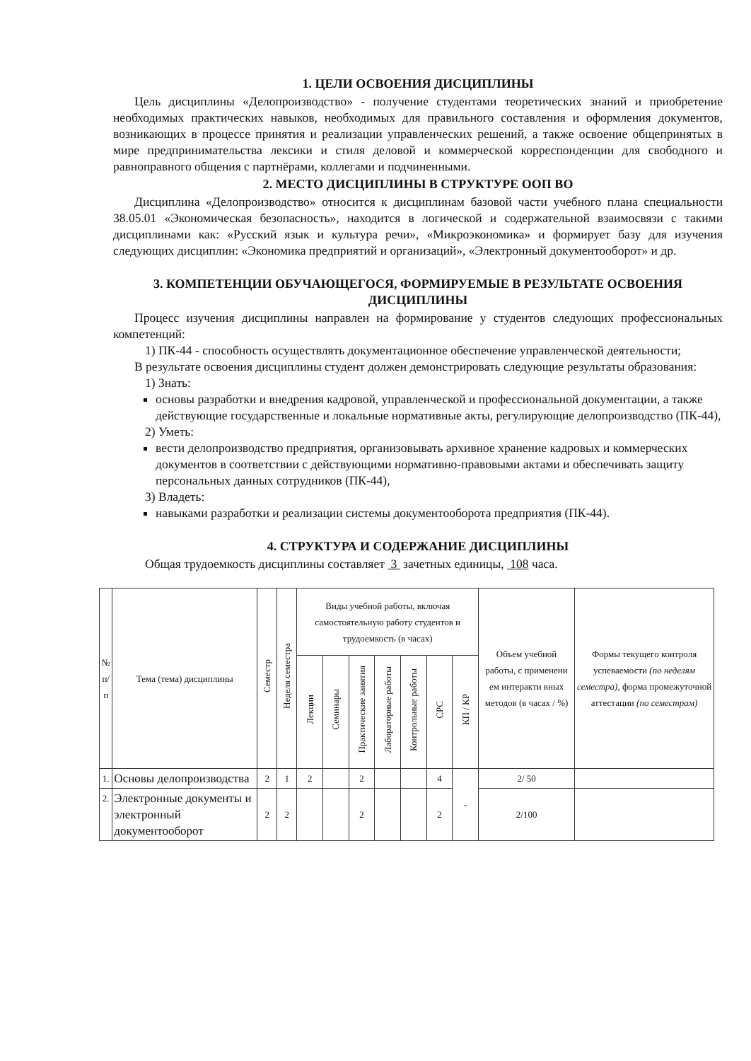1. ЦЕЛИ ОСВОЕНИЯ ДИСЦИПЛИНЫ
Цель дисциплины «Делопроизводство» - получение студентами теоретических знаний и приобретение необходимых практических навыков, необходимых для правильного составления и оформления документов, возникающих в процессе принятия и реализации управленческих решений, а также освоение общепринятых в мире предпринимательства лексики и стиля деловой и коммерческой корреспонденции для свободного и равноправного общения с партнёрами, коллегами и подчиненными.
2. МЕСТО ДИСЦИПЛИНЫ В СТРУКТУРЕ ООП ВО
Дисциплина «Делопроизводство» относится к дисциплинам базовой части учебного плана специальности 38.05.01 «Экономическая безопасность», находится в логической и содержательной взаимосвязи с такими дисциплинами как: «Русский язык и культура речи», «Микроэкономика» и формирует базу для изучения следующих дисциплин: «Экономика предприятий и организаций», «Электронный документооборот» и др.
3. КОМПЕТЕНЦИИ ОБУЧАЮЩЕГОСЯ, ФОРМИРУЕМЫЕ В РЕЗУЛЬТАТЕ ОСВОЕНИЯ ДИСЦИПЛИНЫ
Процесс изучения дисциплины направлен на формирование у студентов следующих профессиональных компетенций:
1) ПК-44 - способность осуществлять документационное обеспечение управленческой деятельности;
В результате освоения дисциплины студент должен демонстрировать следующие результаты образования:
1) Знать:
основы разработки и внедрения кадровой, управленческой и профессиональной документации, а также действующие государственные и локальные нормативные акты, регулирующие делопроизводство (ПК-44),
2) Уметь:
вести делопроизводство предприятия, организовывать архивное хранение кадровых и коммерческих документов в соответствии с действующими нормативно-правовыми актами и обеспечивать защиту персональных данных сотрудников (ПК-44),
3) Владеть:
навыками разработки и реализации системы документооборота предприятия (ПК-44).
4. СТРУКТУРА И СОДЕРЖАНИЕ ДИСЦИПЛИНЫ
Общая трудоемкость дисциплины составляет 3 зачетных единицы, 108 часа.
| № п/п | Тема (тема) дисциплины | Семестр | Неделя семестра | Виды учебной работы, включая самостоятельную работу студентов и трудоемкость (в часах) | | | | | | | Объем учебной работы, с применени ем интеракти вных методов (в часах / %) | Формы текущего контроля успеваемости (по неделям семестра), форма промежуточной аттестации (по семестрам) |
| --- | --- | --- | --- | --- | --- | --- | --- | --- | --- | --- | --- | --- |
| | | | | Лекции | Семинары | Практические занятия | Лабораторные работы | Контрольные работы | СРС | КП / КР | | |
| 1. | Основы делопроизводства | 2 | 1 | 2 | | 2 | | | 4 | - | 2/ 50 | |
| 2. | Электронные документы и электронный документооборот | 2 | 2 | | | 2 | | | 2 | | 2/100 | |